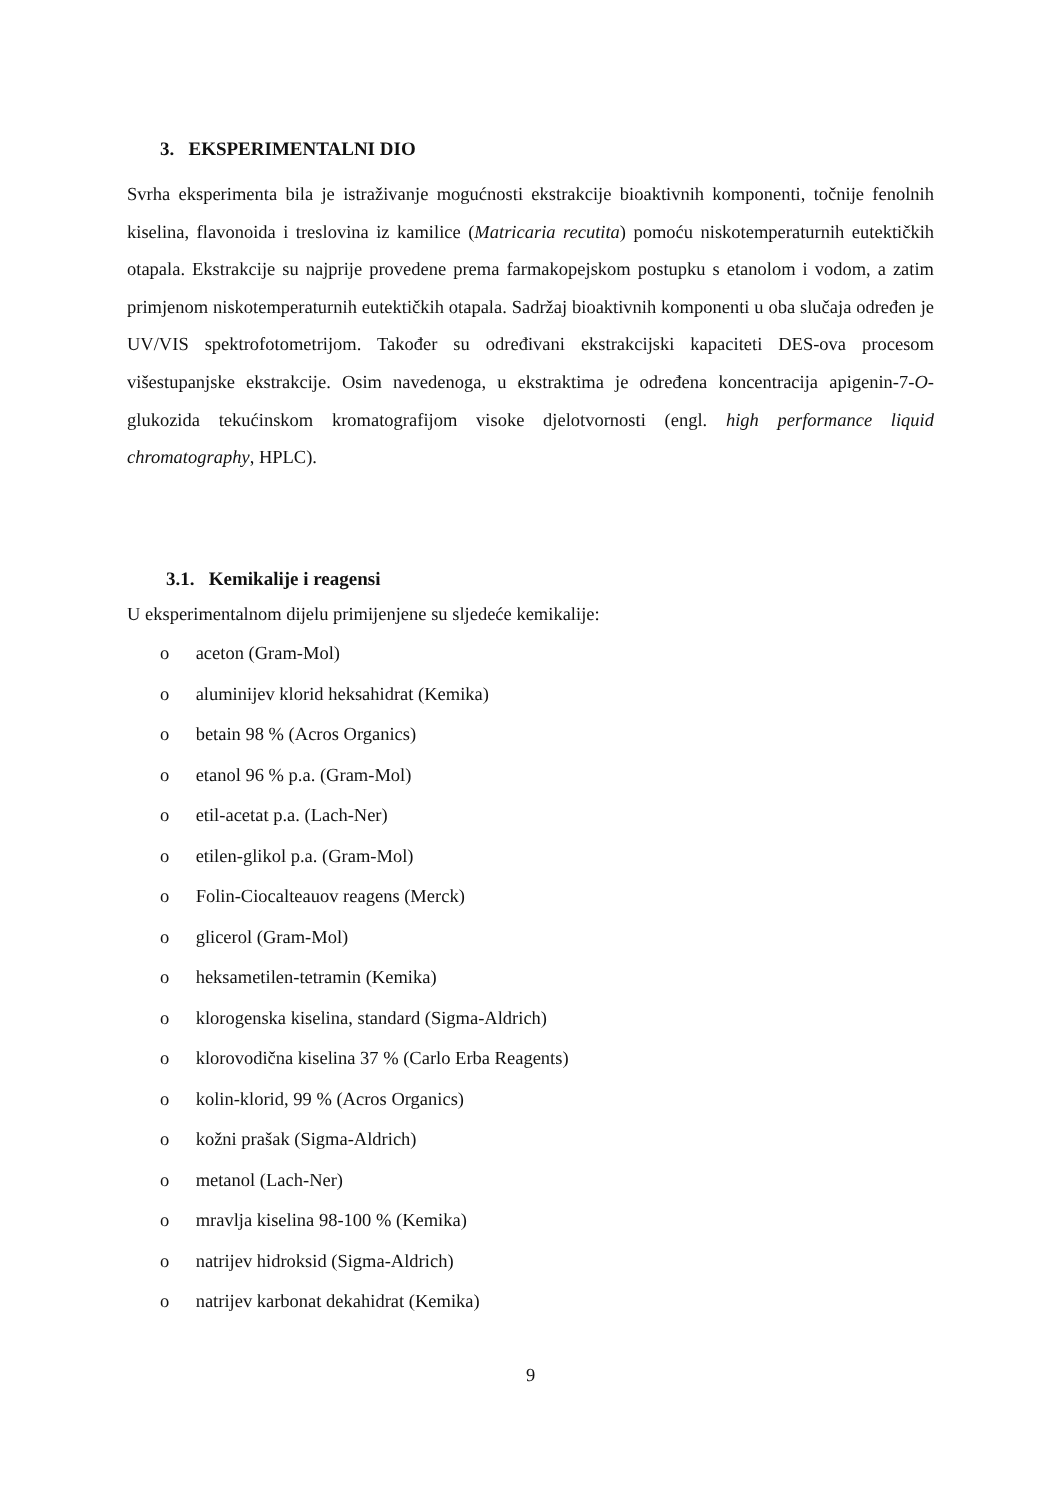3. EKSPERIMENTALNI DIO
Svrha eksperimenta bila je istraživanje mogućnosti ekstrakcije bioaktivnih komponenti, točnije fenolnih kiselina, flavonoida i treslovina iz kamilice (Matricaria recutita) pomoću niskotemperaturnih eutektičkih otapala. Ekstrakcije su najprije provedene prema farmakopejskom postupku s etanolom i vodom, a zatim primjenom niskotemperaturnih eutektičkih otapala. Sadržaj bioaktivnih komponenti u oba slučaja određen je UV/VIS spektrofotometrijom. Također su određivani ekstrakcijski kapaciteti DES-ova procesom višestupanjske ekstrakcije. Osim navedenoga, u ekstraktima je određena koncentracija apigenin-7-O-glukozida tekućinskom kromatografijom visoke djelotvornosti (engl. high performance liquid chromatography, HPLC).
3.1. Kemikalije i reagensi
U eksperimentalnom dijelu primijenjene su sljedeće kemikalije:
o aceton (Gram-Mol)
o aluminijev klorid heksahidrat (Kemika)
o betain 98 % (Acros Organics)
o etanol 96 % p.a. (Gram-Mol)
o etil-acetat p.a. (Lach-Ner)
o etilen-glikol p.a. (Gram-Mol)
o Folin-Ciocalteauov reagens (Merck)
o glicerol (Gram-Mol)
o heksametilen-tetramin (Kemika)
o klorogenska kiselina, standard (Sigma-Aldrich)
o klorovodična kiselina 37 % (Carlo Erba Reagents)
o kolin-klorid, 99 % (Acros Organics)
o kožni prašak (Sigma-Aldrich)
o metanol (Lach-Ner)
o mravlja kiselina 98-100 % (Kemika)
o natrijev hidroksid (Sigma-Aldrich)
o natrijev karbonat dekahidrat (Kemika)
9